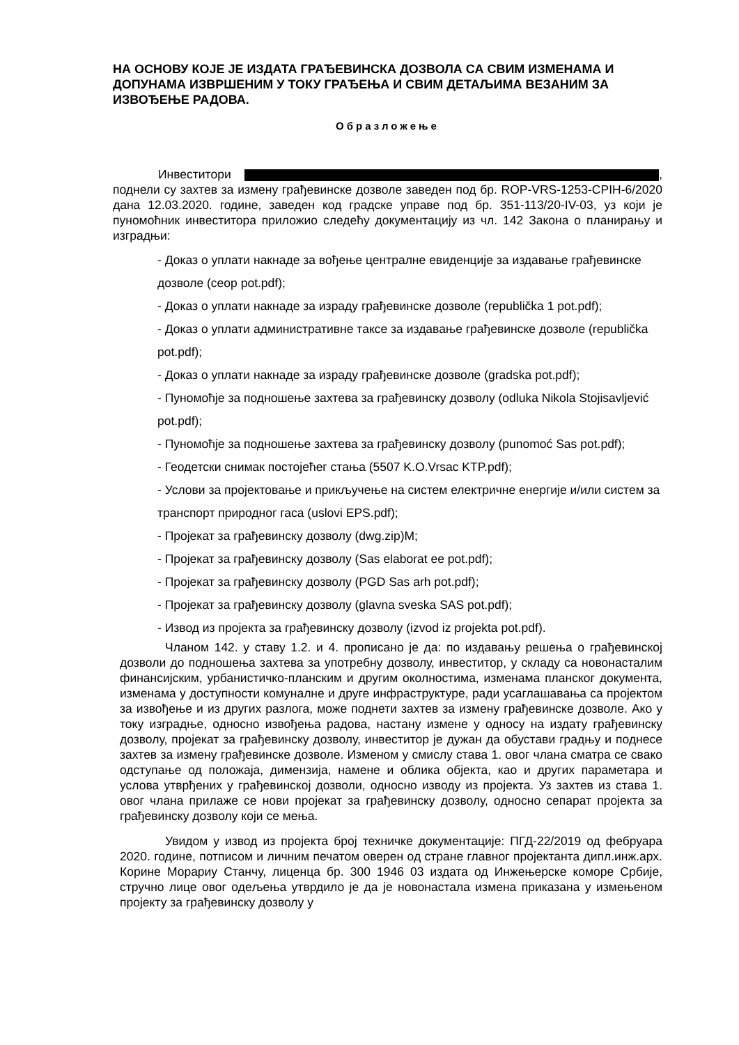НА ОСНОВУ КОЈЕ ЈЕ ИЗДАТА ГРАЂЕВИНСКА ДОЗВОЛА СА СВИМ ИЗМЕНАМА И ДОПУНАМА ИЗВРШЕНИМ У ТОКУ ГРАЂЕЊА И СВИМ ДЕТАЉИМА ВЕЗАНИМ ЗА ИЗВОЂЕЊЕ РАДОВА.
Образложење
Инвеститори , поднели су захтев за измену грађевинске дозволе заведен под бр. ROP-VRS-1253-CPIH-6/2020 дана 12.03.2020. године, заведен код градске управе под бр. 351-113/20-IV-03, уз који је пуномоћник инвеститора приложио следећу документацију из чл. 142 Закона о планирању и изградњи:
- Доказ о уплати накнаде за вођење централне евиденције за издавање грађевинске дозволе (ceop pot.pdf);
- Доказ о уплати накнаде за израду грађевинске дозволе (republička 1 pot.pdf);
- Доказ о уплати административне таксе за издавање грађевинске дозволе (republička pot.pdf);
- Доказ о уплати накнаде за израду грађевинске дозволе (gradska pot.pdf);
- Пуномоћје за подношење захтева за грађевинску дозволу (odluka Nikola Stojisavljević pot.pdf);
- Пуномоћје за подношење захтева за грађевинску дозволу (punomoć Sas pot.pdf);
- Геодетски снимак постојећег стања (5507 K.O.Vrsac KTP.pdf);
- Услови за пројектовање и прикључење на систем електричне енергије и/или систем за транспорт природног гаса (uslovi EPS.pdf);
- Пројекат за грађевинску дозволу (dwg.zip)M;
- Пројекат за грађевинску дозволу (Sas elaborat ee pot.pdf);
- Пројекат за грађевинску дозволу (PGD Sas arh pot.pdf);
- Пројекат за грађевинску дозволу (glavna sveska SAS pot.pdf);
- Извод из пројекта за грађевинску дозволу (izvod iz projekta pot.pdf).
Чланом 142. у ставу 1.2. и 4. прописано је да: по издавању решења о грађевинској дозволи до подношења захтева за употребну дозволу, инвеститор, у складу са новонасталим финансијским, урбанистичко-планским и другим околностима, изменама планског документа, изменама у доступности комуналне и друге инфраструктуре, ради усаглашавања са пројектом за извођење и из других разлога, може поднети захтев за измену грађевинске дозволе. Ако у току изградње, односно извођења радова, настану измене у односу на издату грађевинску дозволу, пројекат за грађевинску дозволу, инвеститор је дужан да обустави градњу и поднесе захтев за измену грађевинске дозволе. Изменом у смислу става 1. овог члана сматра се свако одступање од положаја, димензија, намене и облика објекта, као и других параметара и услова утврђених у грађевинској дозволи, односно изводу из пројекта. Уз захтев из става 1. овог члана прилаже се нови пројекат за грађевинску дозволу, односно сепарат пројекта за грађевинску дозволу који се мења.
Увидом у извод из пројекта број техничке документације: ПГД-22/2019 од фебруара 2020. године, потписом и личним печатом оверен од стране главног пројектанта дипл.инж.арх. Корине Морариу Станчу, лиценца бр. 300 1946 03 издата од Инжењерске коморе Србије, стручно лице овог одељења утврдило је да је новонастала измена приказана у измењеном пројекту за грађевинску дозволу у